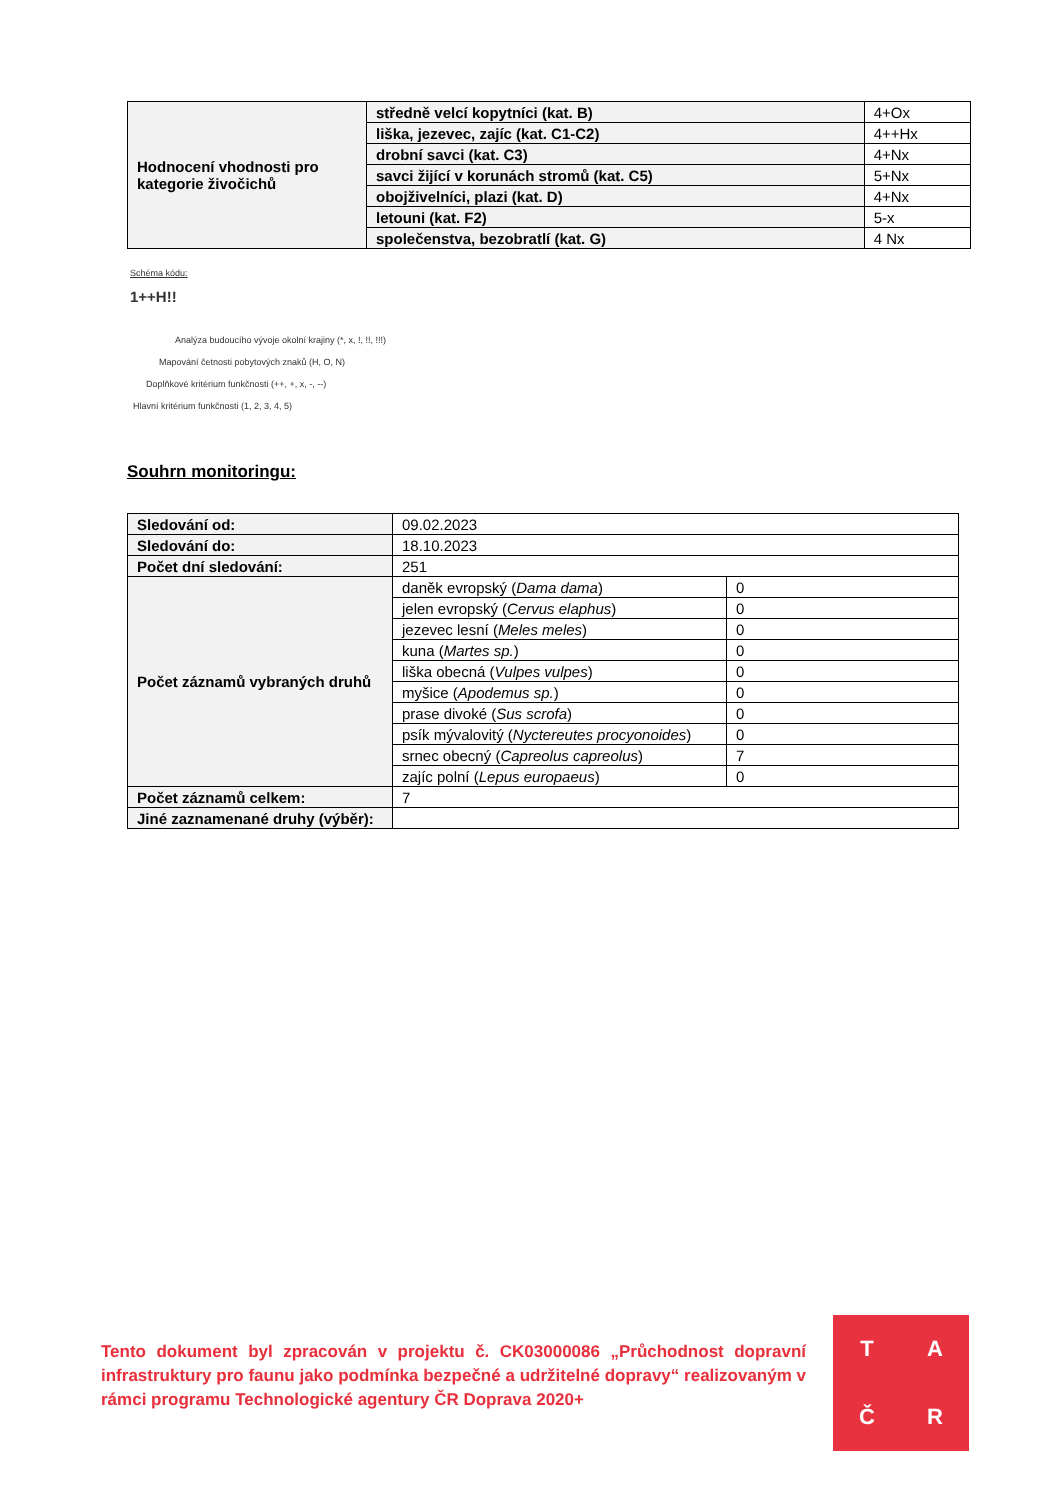| Hodnocení vhodnosti pro kategorie živočichů | středně velcí kopytníci (kat. B) | 4+Ox |
| | liška, jezevec, zajíc (kat. C1-C2) | 4++Hx |
| | drobní savci (kat. C3) | 4+Nx |
| | savci žijící v korunách stromů (kat. C5) | 5+Nx |
| | obojživelníci, plazi (kat. D) | 4+Nx |
| | letouni (kat. F2) | 5-x |
| | společenstva, bezobratlí (kat. G) | 4 Nx |
Schéma kódu:
1++H!!
Analýza budoucího vývoje okolní krajiny (*, x, !, !!, !!!)
Mapování četnosti pobytových znaků (H, O, N)
Doplňkové kritérium funkčnosti (++, +, x, -, --)
Hlavní kritérium funkčnosti (1, 2, 3, 4, 5)
Souhrn monitoringu:
| Sledování od: | 09.02.2023 | |
| Sledování do: | 18.10.2023 | |
| Počet dní sledování: | 251 | |
| Počet záznamů vybraných druhů | daněk evropský ( Dama dama ) | 0 |
| | jelen evropský ( Cervus elaphus ) | 0 |
| | jezevec lesní ( Meles meles ) | 0 |
| | kuna ( Martes sp. ) | 0 |
| | liška obecná ( Vulpes vulpes ) | 0 |
| | myšice ( Apodemus sp. ) | 0 |
| | prase divoké ( Sus scrofa ) | 0 |
| | psík mývalovitý ( Nyctereutes procyonoides ) | 0 |
| | srnec obecný ( Capreolus capreolus ) | 7 |
| | zajíc polní ( Lepus europaeus ) | 0 |
| Počet záznamů celkem: | 7 | |
| Jiné zaznamenané druhy (výběr): | | |
Tento dokument byl zpracován v projektu č. CK03000086 „Průchodnost dopravní infrastruktury pro faunu jako podmínka bezpečné a udržitelné dopravy“ realizovaným v rámci programu Technologické agentury ČR Doprava 2020+
T A Č R